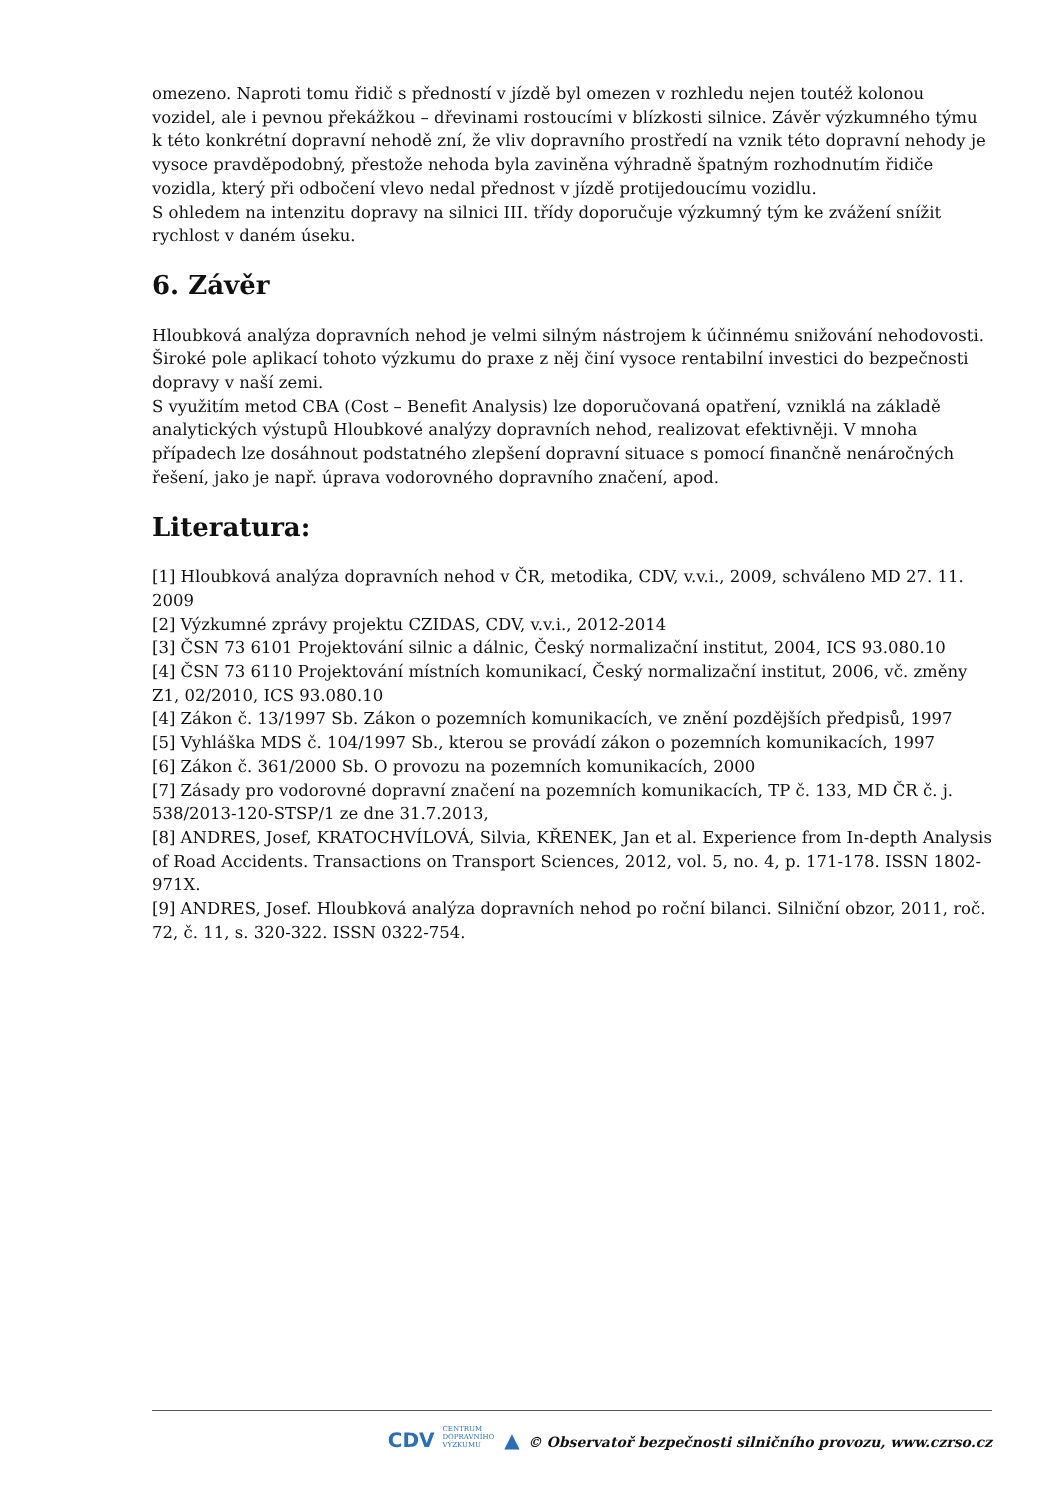omezeno. Naproti tomu řidič s předností v jízdě byl omezen v rozhledu nejen toutéž kolonou vozidel, ale i pevnou překážkou – dřevinami rostoucími v blízkosti silnice. Závěr výzkumného týmu k této konkrétní dopravní nehodě zní, že vliv dopravního prostředí na vznik této dopravní nehody je vysoce pravděpodobný, přestože nehoda byla zaviněna výhradně špatným rozhodnutím řidiče vozidla, který při odbočení vlevo nedal přednost v jízdě protijedoucímu vozidlu.
S ohledem na intenzitu dopravy na silnici III. třídy doporučuje výzkumný tým ke zvážení snížit rychlost v daném úseku.
6. Závěr
Hloubková analýza dopravních nehod je velmi silným nástrojem k účinnému snižování nehodovosti. Široké pole aplikací tohoto výzkumu do praxe z něj činí vysoce rentabilní investici do bezpečnosti dopravy v naší zemi.
S využitím metod CBA (Cost – Benefit Analysis) lze doporučovaná opatření, vzniklá na základě analytických výstupů Hloubkové analýzy dopravních nehod, realizovat efektivněji. V mnoha případech lze dosáhnout podstatného zlepšení dopravní situace s pomocí finančně nenáročných řešení, jako je např. úprava vodorovného dopravního značení, apod.
Literatura:
[1] Hloubková analýza dopravních nehod v ČR, metodika, CDV, v.v.i., 2009, schváleno MD 27. 11. 2009
[2] Výzkumné zprávy projektu CZIDAS, CDV, v.v.i., 2012-2014
[3] ČSN 73 6101 Projektování silnic a dálnic, Český normalizační institut, 2004, ICS 93.080.10
[4] ČSN 73 6110 Projektování místních komunikací, Český normalizační institut, 2006, vč. změny Z1, 02/2010, ICS 93.080.10
[4] Zákon č. 13/1997 Sb. Zákon o pozemních komunikacích, ve znění pozdějších předpisů, 1997
[5] Vyhláška MDS č. 104/1997 Sb., kterou se provádí zákon o pozemních komunikacích, 1997
[6] Zákon č. 361/2000 Sb. O provozu na pozemních komunikacích, 2000
[7] Zásady pro vodorovné dopravní značení na pozemních komunikacích, TP č. 133, MD ČR č. j. 538/2013-120-STSP/1 ze dne 31.7.2013,
[8] ANDRES, Josef, KRATOCHVÍLOVÁ, Silvia, KŘENEK, Jan et al. Experience from In-depth Analysis of Road Accidents. Transactions on Transport Sciences, 2012, vol. 5, no. 4, p. 171-178. ISSN 1802-971X.
[9] ANDRES, Josef. Hloubková analýza dopravních nehod po roční bilanci. Silniční obzor, 2011, roč. 72, č. 11, s. 320-322. ISSN 0322-754.
CDV CENTRUM
DOPRAVNÍHO
VÝZKUMU ▲ © Observatoř bezpečnosti silničního provozu, www.czrso.cz